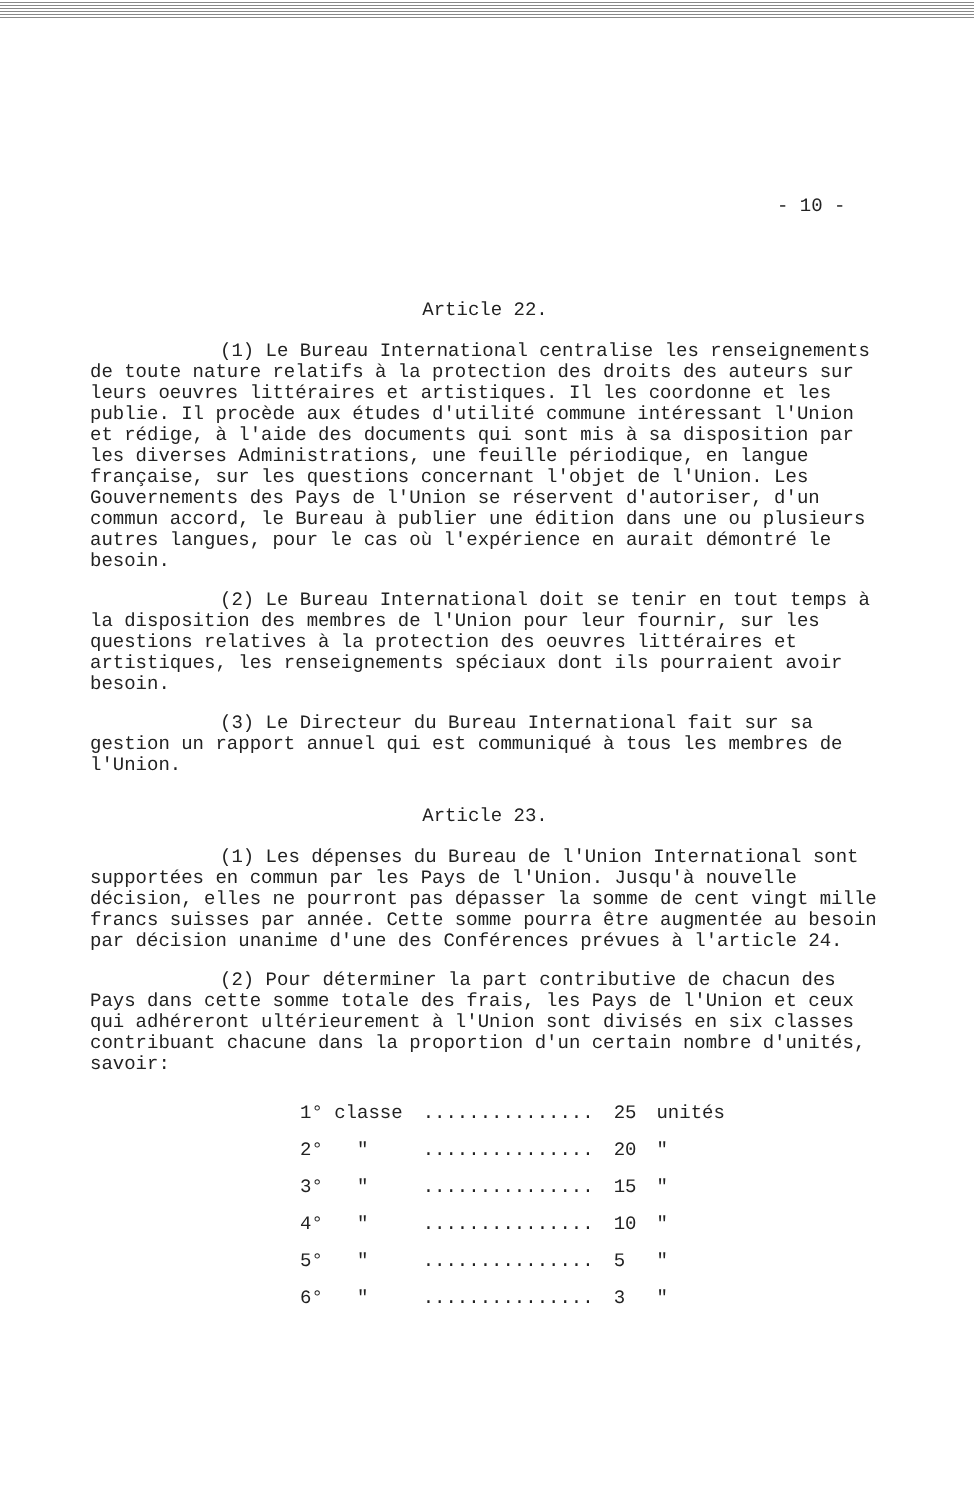- 10 -
Article 22.
(1) Le Bureau International centralise les renseignements de toute nature relatifs à la protection des droits des auteurs sur leurs oeuvres littéraires et artistiques. Il les coordonne et les publie. Il procède aux études d'utilité commune intéressant l'Union et rédige, à l'aide des documents qui sont mis à sa disposition par les diverses Administrations, une feuille périodique, en langue française, sur les questions concernant l'objet de l'Union. Les Gouvernements des Pays de l'Union se réservent d'autoriser, d'un commun accord, le Bureau à publier une édition dans une ou plusieurs autres langues, pour le cas où l'expérience en aurait démontré le besoin.
(2) Le Bureau International doit se tenir en tout temps à la disposition des membres de l'Union pour leur fournir, sur les questions relatives à la protection des oeuvres littéraires et artistiques, les renseignements spéciaux dont ils pourraient avoir besoin.
(3) Le Directeur du Bureau International fait sur sa gestion un rapport annuel qui est communiqué à tous les membres de l'Union.
Article 23.
(1) Les dépenses du Bureau de l'Union International sont supportées en commun par les Pays de l'Union. Jusqu'à nouvelle décision, elles ne pourront pas dépasser la somme de cent vingt mille francs suisses par année. Cette somme pourra être augmentée au besoin par décision unanime d'une des Conférences prévues à l'article 24.
(2) Pour déterminer la part contributive de chacun des Pays dans cette somme totale des frais, les Pays de l'Union et ceux qui adhéreront ultérieurement à l'Union sont divisés en six classes contribuant chacune dans la proportion d'un certain nombre d'unités, savoir:
| 1° classe | ............... | 25 | unités |
| 2° " | ............... | 20 | " |
| 3° " | ............... | 15 | " |
| 4° " | ............... | 10 | " |
| 5° " | ............... | 5 | " |
| 6° " | ............... | 3 | " |